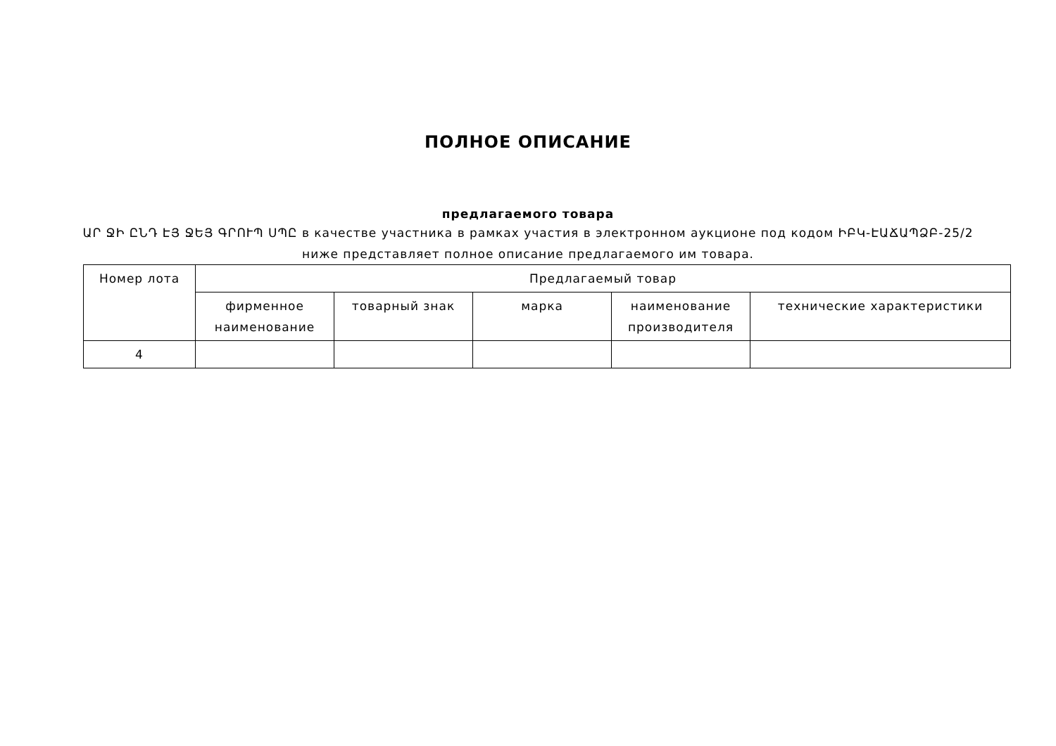ПОЛНОЕ ОПИСАНИЕ
предлагаемого товара
ԱՐ ՋԻ ԸՆԴ ԷՅ ՋԵՅ ԳՐՈՒՊ ՍՊԸ в качестве участника в рамках участия в электронном аукционе под кодом ԻԲԿ-ԷԱՃԱՊՁԲ-25/2 ниже представляет полное описание предлагаемого им товара.
| Номер лота | Предлагаемый товар | | | | |
| --- | --- | --- | --- | --- | --- |
| | фирменное наименование | товарный знак | марка | наименование производителя | технические характеристики |
| 4 | | | | | |